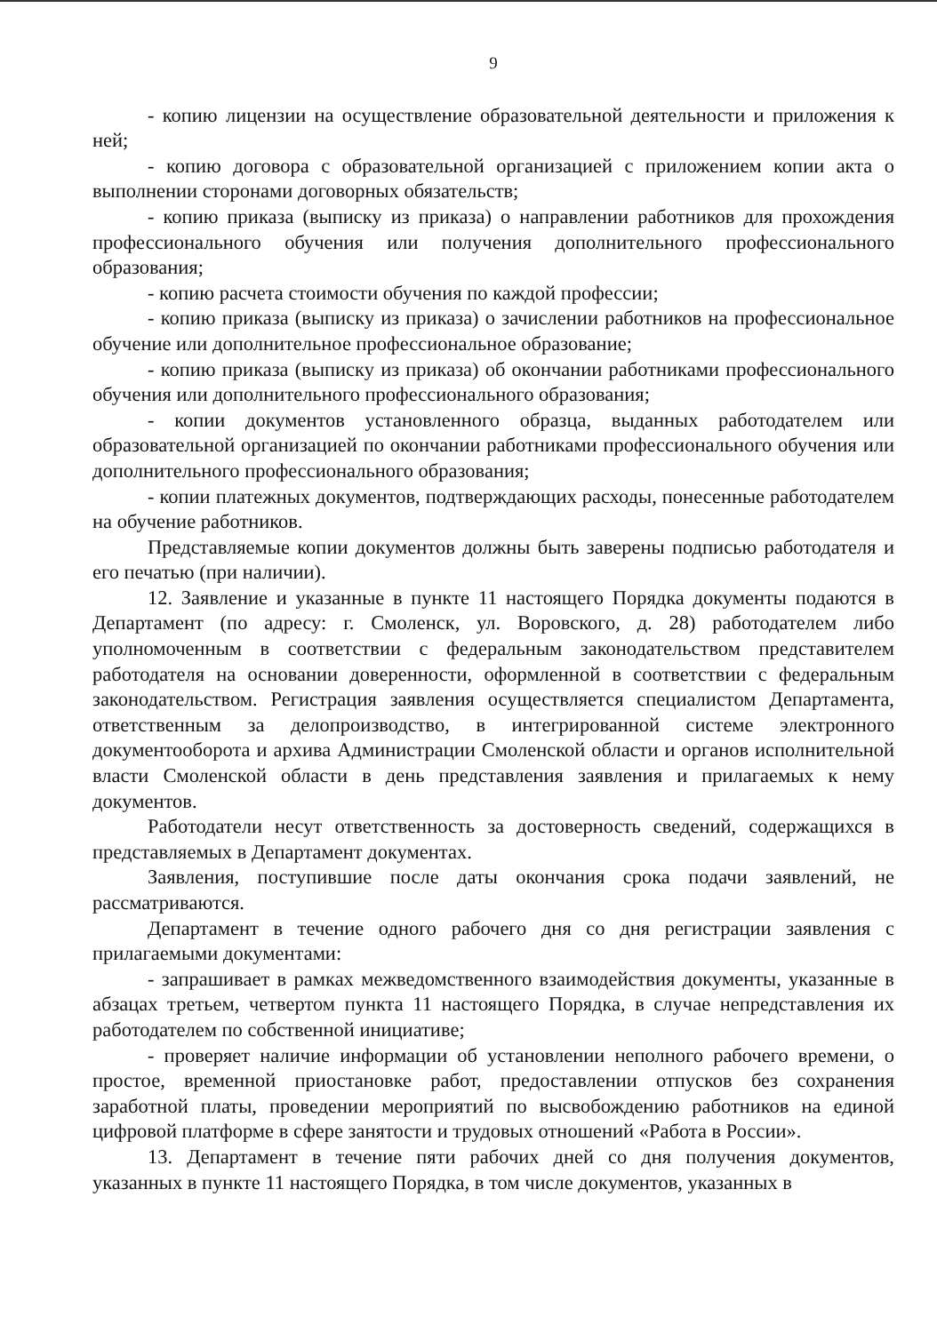9
- копию лицензии на осуществление образовательной деятельности и приложения к ней;
- копию договора с образовательной организацией с приложением копии акта о выполнении сторонами договорных обязательств;
- копию приказа (выписку из приказа) о направлении работников для прохождения профессионального обучения или получения дополнительного профессионального образования;
- копию расчета стоимости обучения по каждой профессии;
- копию приказа (выписку из приказа) о зачислении работников на профессиональное обучение или дополнительное профессиональное образование;
- копию приказа (выписку из приказа) об окончании работниками профессионального обучения или дополнительного профессионального образования;
- копии документов установленного образца, выданных работодателем или образовательной организацией по окончании работниками профессионального обучения или дополнительного профессионального образования;
- копии платежных документов, подтверждающих расходы, понесенные работодателем на обучение работников.
Представляемые копии документов должны быть заверены подписью работодателя и его печатью (при наличии).
12. Заявление и указанные в пункте 11 настоящего Порядка документы подаются в Департамент (по адресу: г. Смоленск, ул. Воровского, д. 28) работодателем либо уполномоченным в соответствии с федеральным законодательством представителем работодателя на основании доверенности, оформленной в соответствии с федеральным законодательством. Регистрация заявления осуществляется специалистом Департамента, ответственным за делопроизводство, в интегрированной системе электронного документооборота и архива Администрации Смоленской области и органов исполнительной власти Смоленской области в день представления заявления и прилагаемых к нему документов.
Работодатели несут ответственность за достоверность сведений, содержащихся в представляемых в Департамент документах.
Заявления, поступившие после даты окончания срока подачи заявлений, не рассматриваются.
Департамент в течение одного рабочего дня со дня регистрации заявления с прилагаемыми документами:
- запрашивает в рамках межведомственного взаимодействия документы, указанные в абзацах третьем, четвертом пункта 11 настоящего Порядка, в случае непредставления их работодателем по собственной инициативе;
- проверяет наличие информации об установлении неполного рабочего времени, о простое, временной приостановке работ, предоставлении отпусков без сохранения заработной платы, проведении мероприятий по высвобождению работников на единой цифровой платформе в сфере занятости и трудовых отношений «Работа в России».
13. Департамент в течение пяти рабочих дней со дня получения документов, указанных в пункте 11 настоящего Порядка, в том числе документов, указанных в